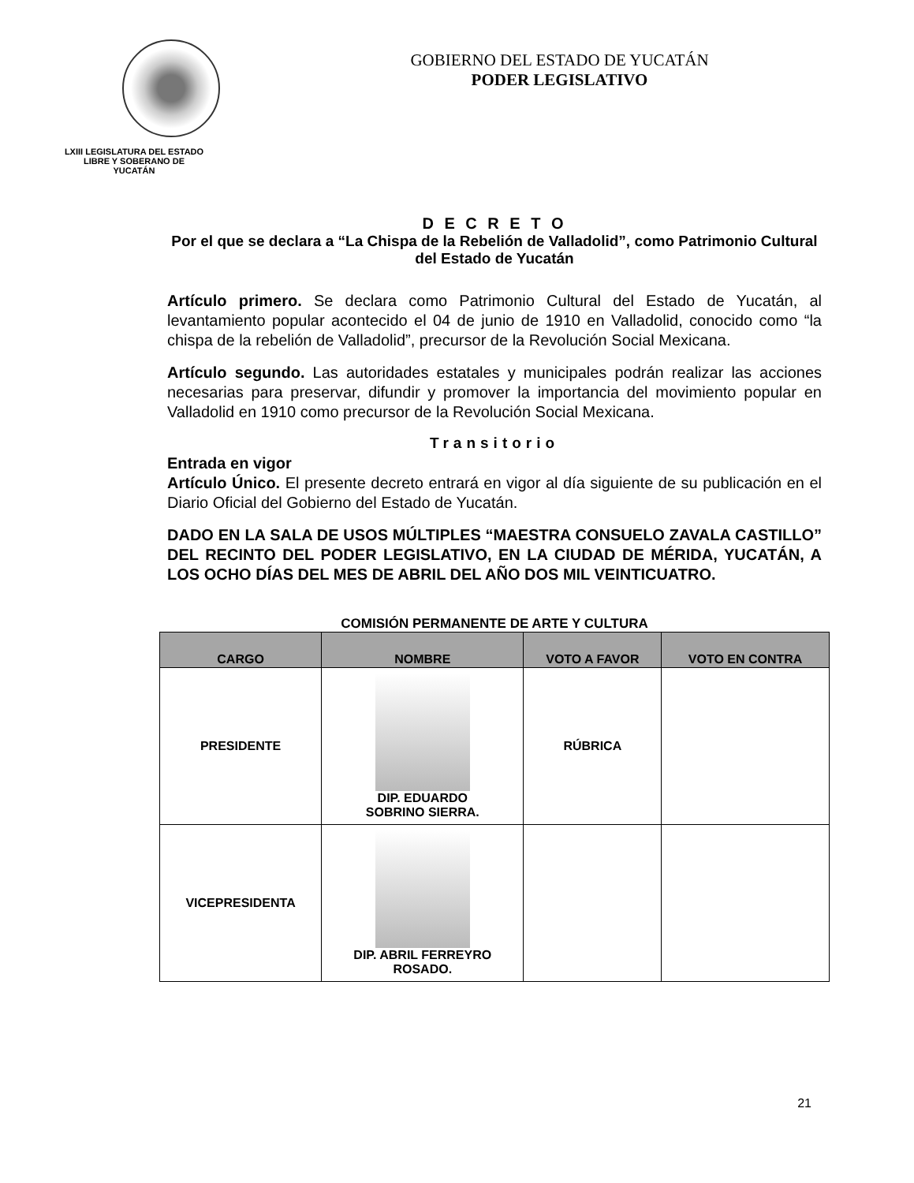LXIII LEGISLATURA DEL ESTADO
LIBRE Y SOBERANO DE
YUCATÁN
GOBIERNO DEL ESTADO DE YUCATÁN
PODER LEGISLATIVO
D E C R E T O
Por el que se declara a “La Chispa de la Rebelión de Valladolid”, como Patrimonio Cultural del Estado de Yucatán
Artículo primero. Se declara como Patrimonio Cultural del Estado de Yucatán, al levantamiento popular acontecido el 04 de junio de 1910 en Valladolid, conocido como “la chispa de la rebelión de Valladolid”, precursor de la Revolución Social Mexicana.
Artículo segundo. Las autoridades estatales y municipales podrán realizar las acciones necesarias para preservar, difundir y promover la importancia del movimiento popular en Valladolid en 1910 como precursor de la Revolución Social Mexicana.
Transitorio
Entrada en vigor
Artículo Único. El presente decreto entrará en vigor al día siguiente de su publicación en el Diario Oficial del Gobierno del Estado de Yucatán.
DADO EN LA SALA DE USOS MÚLTIPLES “MAESTRA CONSUELO ZAVALA CASTILLO” DEL RECINTO DEL PODER LEGISLATIVO, EN LA CIUDAD DE MÉRIDA, YUCATÁN, A LOS OCHO DÍAS DEL MES DE ABRIL DEL AÑO DOS MIL VEINTICUATRO.
COMISIÓN PERMANENTE DE ARTE Y CULTURA
| CARGO | NOMBRE | VOTO A FAVOR | VOTO EN CONTRA |
| --- | --- | --- | --- |
| PRESIDENTE | DIP. EDUARDO SOBRINO SIERRA. | RÚBRICA | |
| VICEPRESIDENTA | DIP. ABRIL FERREYRO ROSADO. | | |
21